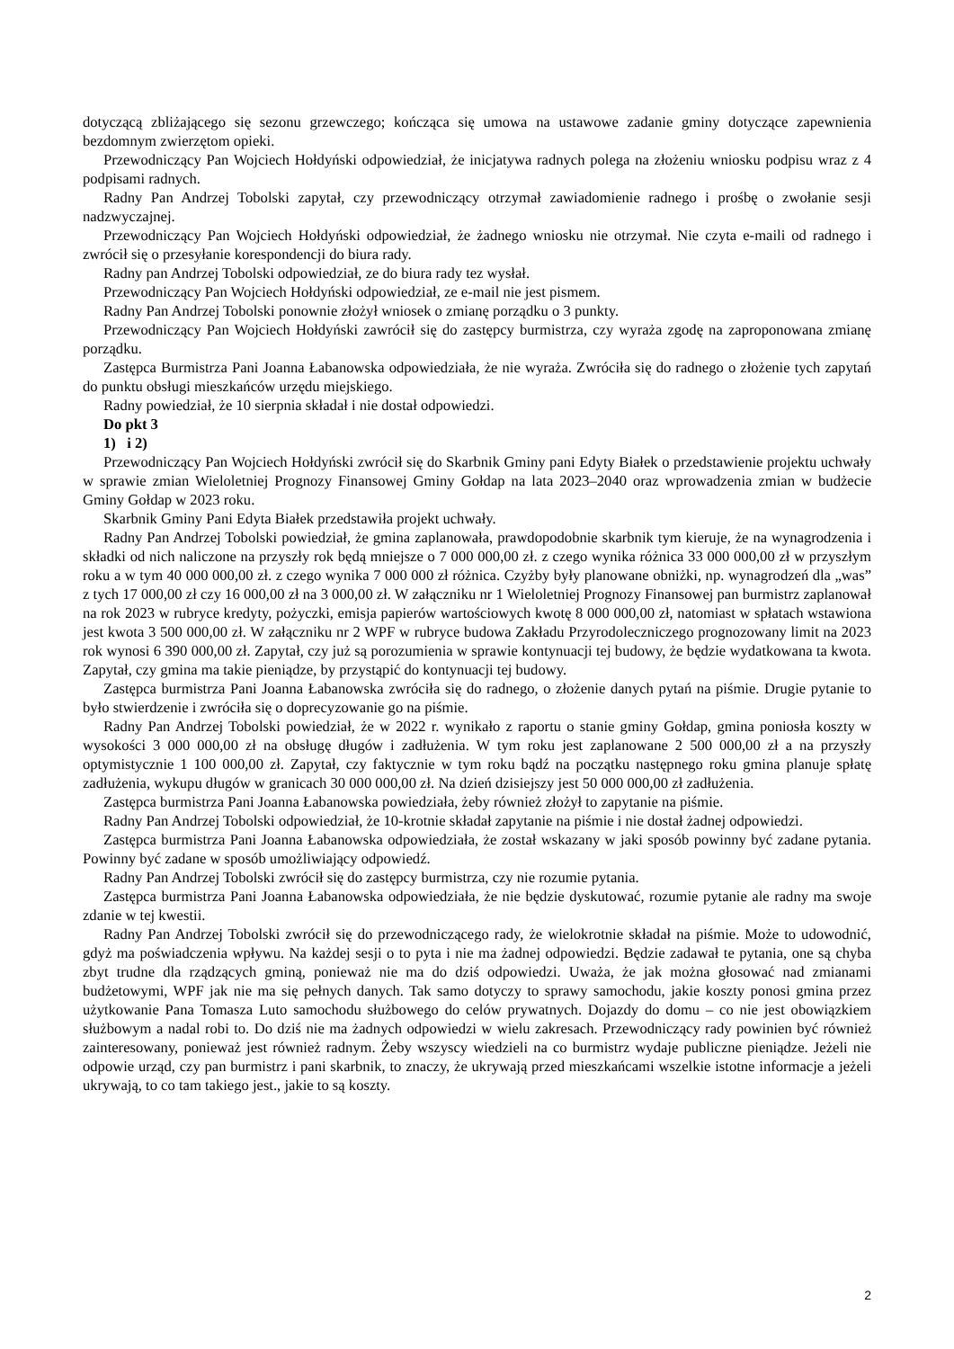dotyczącą zbliżającego się sezonu grzewczego; kończąca się umowa na ustawowe zadanie gminy dotyczące zapewnienia bezdomnym zwierzętom opieki.
Przewodniczący Pan Wojciech Hołdyński odpowiedział, że inicjatywa radnych polega na złożeniu wniosku podpisu wraz z 4 podpisami radnych.
Radny Pan Andrzej Tobolski zapytał, czy przewodniczący otrzymał zawiadomienie radnego i prośbę o zwołanie sesji nadzwyczajnej.
Przewodniczący Pan Wojciech Hołdyński odpowiedział, że żadnego wniosku nie otrzymał. Nie czyta e-maili od radnego i zwrócił się o przesyłanie korespondencji do biura rady.
Radny pan Andrzej Tobolski odpowiedział, ze do biura rady tez wysłał.
Przewodniczący Pan Wojciech Hołdyński odpowiedział, ze e-mail nie jest pismem.
Radny Pan Andrzej Tobolski ponownie złożył wniosek o zmianę porządku o 3 punkty.
Przewodniczący Pan Wojciech Hołdyński zawrócił się do zastępcy burmistrza, czy wyraża zgodę na zaproponowana zmianę porządku.
Zastępca Burmistrza Pani Joanna Łabanowska odpowiedziała, że nie wyraża. Zwróciła się do radnego o złożenie tych zapytań do punktu obsługi mieszkańców urzędu miejskiego.
Radny powiedział, że 10 sierpnia składał i nie dostał odpowiedzi.
Do pkt 3
1) i 2)
Przewodniczący Pan Wojciech Hołdyński zwrócił się do Skarbnik Gminy pani Edyty Białek o przedstawienie projektu uchwały w sprawie zmian Wieloletniej Prognozy Finansowej Gminy Gołdap na lata 2023–2040 oraz wprowadzenia zmian w budżecie Gminy Gołdap w 2023 roku.
Skarbnik Gminy Pani Edyta Białek przedstawiła projekt uchwały.
Radny Pan Andrzej Tobolski powiedział, że gmina zaplanowała, prawdopodobnie skarbnik tym kieruje, że na wynagrodzenia i składki od nich naliczone na przyszły rok będą mniejsze o 7 000 000,00 zł. z czego wynika różnica 33 000 000,00 zł w przyszłym roku a w tym 40 000 000,00 zł. z czego wynika 7 000 000 zł różnica. Czyżby były planowane obniżki, np. wynagrodzeń dla „was” z tych 17 000,00 zł czy 16 000,00 zł na 3 000,00 zł. W załączniku nr 1 Wieloletniej Prognozy Finansowej pan burmistrz zaplanował na rok 2023 w rubryce kredyty, pożyczki, emisja papierów wartościowych kwotę 8 000 000,00 zł, natomiast w spłatach wstawiona jest kwota 3 500 000,00 zł. W załączniku nr 2 WPF w rubryce budowa Zakładu Przyrodoleczniczego prognozowany limit na 2023 rok wynosi 6 390 000,00 zł. Zapytał, czy już są porozumienia w sprawie kontynuacji tej budowy, że będzie wydatkowana ta kwota. Zapytał, czy gmina ma takie pieniądze, by przystąpić do kontynuacji tej budowy.
Zastępca burmistrza Pani Joanna Łabanowska zwróciła się do radnego, o złożenie danych pytań na piśmie. Drugie pytanie to było stwierdzenie i zwróciła się o doprecyzowanie go na piśmie.
Radny Pan Andrzej Tobolski powiedział, że w 2022 r. wynikało z raportu o stanie gminy Gołdap, gmina poniosła koszty w wysokości 3 000 000,00 zł na obsługę długów i zadłużenia. W tym roku jest zaplanowane 2 500 000,00 zł a na przyszły optymistycznie 1 100 000,00 zł. Zapytał, czy faktycznie w tym roku bądź na początku następnego roku gmina planuje spłatę zadłużenia, wykupu długów w granicach 30 000 000,00 zł. Na dzień dzisiejszy jest 50 000 000,00 zł zadłużenia.
Zastępca burmistrza Pani Joanna Łabanowska powiedziała, żeby również złożył to zapytanie na piśmie.
Radny Pan Andrzej Tobolski odpowiedział, że 10-krotnie składał zapytanie na piśmie i nie dostał żadnej odpowiedzi.
Zastępca burmistrza Pani Joanna Łabanowska odpowiedziała, że został wskazany w jaki sposób powinny być zadane pytania. Powinny być zadane w sposób umożliwiający odpowiedź.
Radny Pan Andrzej Tobolski zwrócił się do zastępcy burmistrza, czy nie rozumie pytania.
Zastępca burmistrza Pani Joanna Łabanowska odpowiedziała, że nie będzie dyskutować, rozumie pytanie ale radny ma swoje zdanie w tej kwestii.
Radny Pan Andrzej Tobolski zwrócił się do przewodniczącego rady, że wielokrotnie składał na piśmie. Może to udowodnić, gdyż ma poświadczenia wpływu. Na każdej sesji o to pyta i nie ma żadnej odpowiedzi. Będzie zadawał te pytania, one są chyba zbyt trudne dla rządzących gminą, ponieważ nie ma do dziś odpowiedzi. Uważa, że jak można głosować nad zmianami budżetowymi, WPF jak nie ma się pełnych danych. Tak samo dotyczy to sprawy samochodu, jakie koszty ponosi gmina przez użytkowanie Pana Tomasza Luto samochodu służbowego do celów prywatnych. Dojazdy do domu – co nie jest obowiązkiem służbowym a nadal robi to. Do dziś nie ma żadnych odpowiedzi w wielu zakresach. Przewodniczący rady powinien być również zainteresowany, ponieważ jest również radnym. Żeby wszyscy wiedzieli na co burmistrz wydaje publiczne pieniądze. Jeżeli nie odpowie urząd, czy pan burmistrz i pani skarbnik, to znaczy, że ukrywają przed mieszkańcami wszelkie istotne informacje a jeżeli ukrywają, to co tam takiego jest., jakie to są koszty.
2